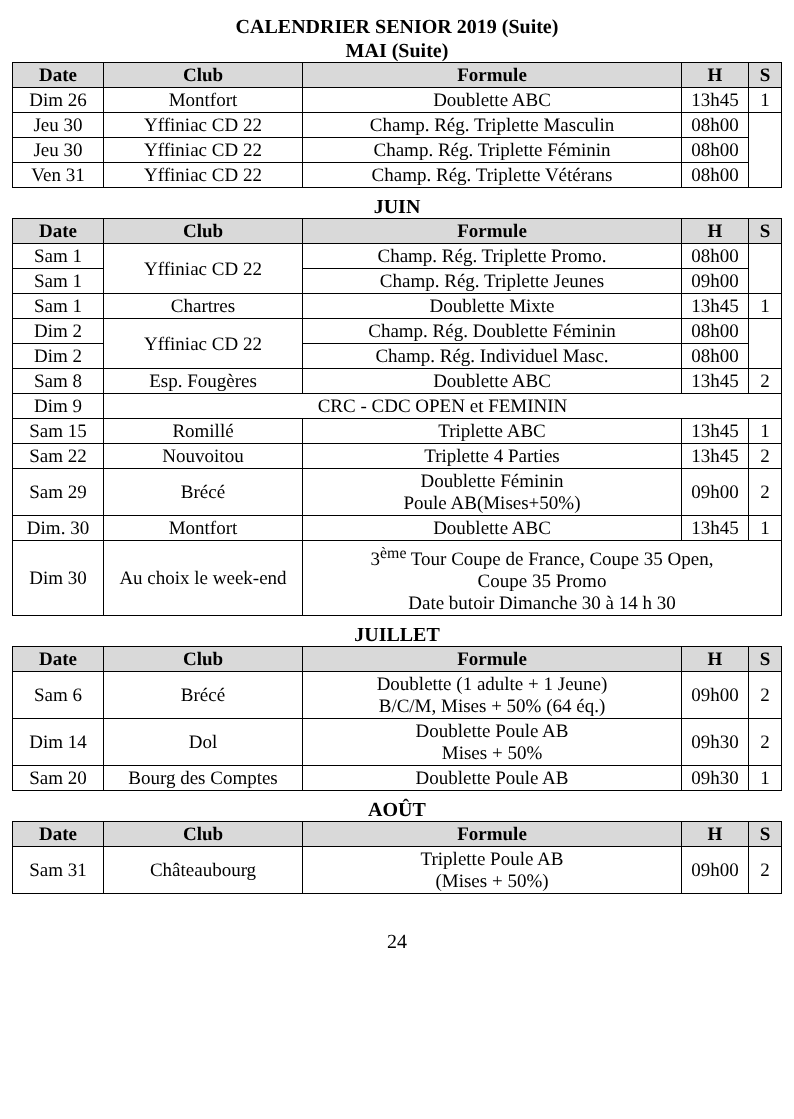CALENDRIER SENIOR 2019 (Suite)
MAI (Suite)
| Date | Club | Formule | H | S |
| --- | --- | --- | --- | --- |
| Dim 26 | Montfort | Doublette ABC | 13h45 | 1 |
| Jeu 30 | Yffiniac CD 22 | Champ. Rég. Triplette Masculin | 08h00 | |
| Jeu 30 | Yffiniac CD 22 | Champ. Rég. Triplette Féminin | 08h00 | |
| Ven 31 | Yffiniac CD 22 | Champ. Rég. Triplette Vétérans | 08h00 | |
JUIN
| Date | Club | Formule | H | S |
| --- | --- | --- | --- | --- |
| Sam 1 | Yffiniac CD 22 | Champ. Rég. Triplette Promo. | 08h00 | |
| Sam 1 | | Champ. Rég. Triplette Jeunes | 09h00 | |
| Sam 1 | Chartres | Doublette Mixte | 13h45 | 1 |
| Dim 2 | Yffiniac CD 22 | Champ. Rég. Doublette Féminin | 08h00 | |
| Dim 2 | | Champ. Rég. Individuel Masc. | 08h00 | |
| Sam 8 | Esp. Fougères | Doublette ABC | 13h45 | 2 |
| Dim 9 | CRC - CDC OPEN et FEMININ | | | |
| Sam 15 | Romillé | Triplette ABC | 13h45 | 1 |
| Sam 22 | Nouvoitou | Triplette 4 Parties | 13h45 | 2 |
| Sam 29 | Brécé | Doublette Féminin Poule AB(Mises+50%) | 09h00 | 2 |
| Dim. 30 | Montfort | Doublette ABC | 13h45 | 1 |
| Dim 30 | Au choix le week-end | 3<sup>ème</sup> Tour Coupe de France, Coupe 35 Open, Coupe 35 Promo Date butoir Dimanche 30 à 14 h 30 | | |
JUILLET
| Date | Club | Formule | H | S |
| --- | --- | --- | --- | --- |
| Sam 6 | Brécé | Doublette (1 adulte + 1 Jeune) B/C/M, Mises + 50% (64 éq.) | 09h00 | 2 |
| Dim 14 | Dol | Doublette Poule AB Mises + 50% | 09h30 | 2 |
| Sam 20 | Bourg des Comptes | Doublette Poule AB | 09h30 | 1 |
AOÛT
| Date | Club | Formule | H | S |
| --- | --- | --- | --- | --- |
| Sam 31 | Châteaubourg | Triplette Poule AB (Mises + 50%) | 09h00 | 2 |
24